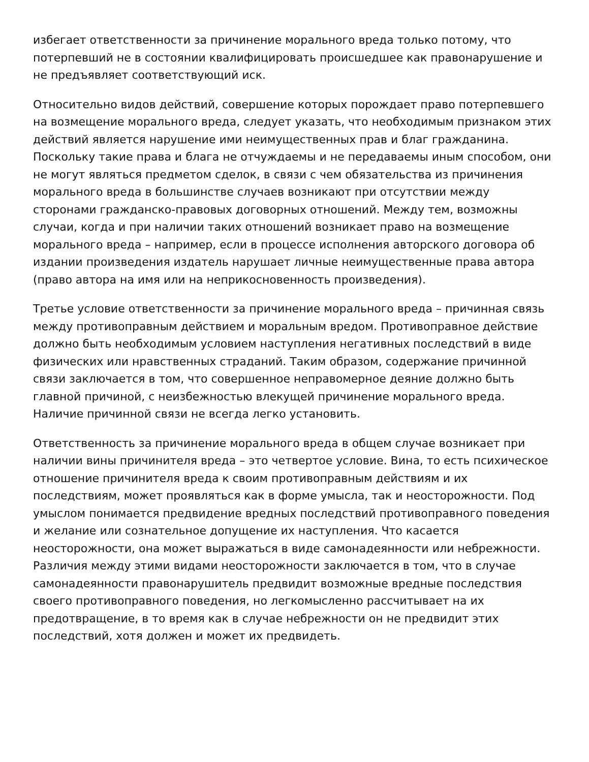избегает ответственности за причинение морального вреда только потому, что потерпевший не в состоянии квалифицировать происшедшее как правонарушение и не предъявляет соответствующий иск.
Относительно видов действий, совершение которых порождает право потерпевшего на возмещение морального вреда, следует указать, что необходимым признаком этих действий является нарушение ими неимущественных прав и благ гражданина. Поскольку такие права и блага не отчуждаемы и не передаваемы иным способом, они не могут являться предметом сделок, в связи с чем обязательства из причинения морального вреда в большинстве случаев возникают при отсутствии между сторонами гражданско-правовых договорных отношений. Между тем, возможны случаи, когда и при наличии таких отношений возникает право на возмещение морального вреда – например, если в процессе исполнения авторского договора об издании произведения издатель нарушает личные неимущественные права автора (право автора на имя или на неприкосновенность произведения).
Третье условие ответственности за причинение морального вреда – причинная связь между противоправным действием и моральным вредом. Противоправное действие должно быть необходимым условием наступления негативных последствий в виде физических или нравственных страданий. Таким образом, содержание причинной связи заключается в том, что совершенное неправомерное деяние должно быть главной причиной, с неизбежностью влекущей причинение морального вреда. Наличие причинной связи не всегда легко установить.
Ответственность за причинение морального вреда в общем случае возникает при наличии вины причинителя вреда – это четвертое условие. Вина, то есть психическое отношение причинителя вреда к своим противоправным действиям и их последствиям, может проявляться как в форме умысла, так и неосторожности. Под умыслом понимается предвидение вредных последствий противоправного поведения и желание или сознательное допущение их наступления. Что касается неосторожности, она может выражаться в виде самонадеянности или небрежности. Различия между этими видами неосторожности заключается в том, что в случае самонадеянности правонарушитель предвидит возможные вредные последствия своего противоправного поведения, но легкомысленно рассчитывает на их предотвращение, в то время как в случае небрежности он не предвидит этих последствий, хотя должен и может их предвидеть.